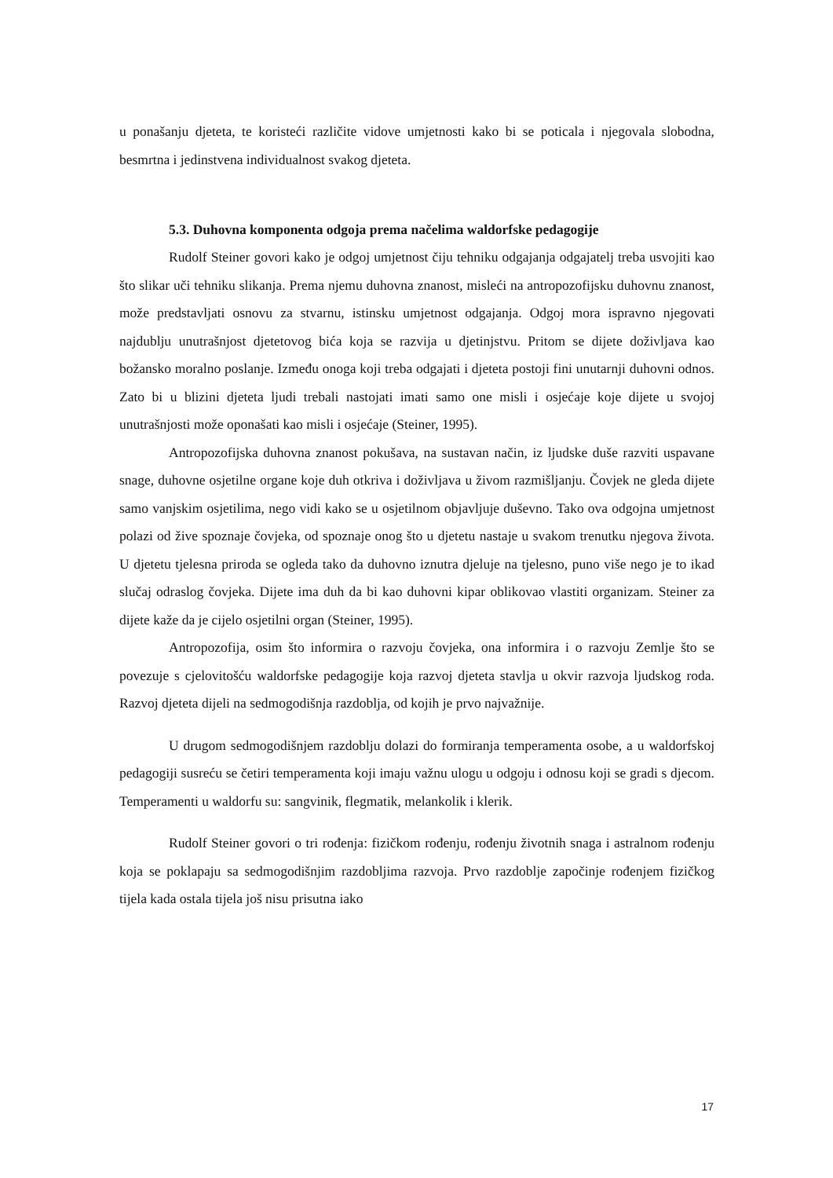u ponašanju djeteta, te koristeći različite vidove umjetnosti kako bi se poticala i njegovala slobodna, besmrtna i jedinstvena individualnost svakog djeteta.
5.3. Duhovna komponenta odgoja prema načelima waldorfske pedagogije
Rudolf Steiner govori kako je odgoj umjetnost čiju tehniku odgajanja odgajatelj treba usvojiti kao što slikar uči tehniku slikanja. Prema njemu duhovna znanost, misleći na antropozofijsku duhovnu znanost, može predstavljati osnovu za stvarnu, istinsku umjetnost odgajanja. Odgoj mora ispravno njegovati najdublju unutrašnjost djetetovog bića koja se razvija u djetinjstvu. Pritom se dijete doživljava kao božansko moralno poslanje. Između onoga koji treba odgajati i djeteta postoji fini unutarnji duhovni odnos. Zato bi u blizini djeteta ljudi trebali nastojati imati samo one misli i osjećaje koje dijete u svojoj unutrašnjosti može oponašati kao misli i osjećaje (Steiner, 1995).
Antropozofijska duhovna znanost pokušava, na sustavan način, iz ljudske duše razviti uspavane snage, duhovne osjetilne organe koje duh otkriva i doživljava u živom razmišljanju. Čovjek ne gleda dijete samo vanjskim osjetilima, nego vidi kako se u osjetilnom objavljuje duševno. Tako ova odgojna umjetnost polazi od žive spoznaje čovjeka, od spoznaje onog što u djetetu nastaje u svakom trenutku njegova života. U djetetu tjelesna priroda se ogleda tako da duhovno iznutra djeluje na tjelesno, puno više nego je to ikad slučaj odraslog čovjeka. Dijete ima duh da bi kao duhovni kipar oblikovao vlastiti organizam. Steiner za dijete kaže da je cijelo osjetilni organ (Steiner, 1995).
Antropozofija, osim što informira o razvoju čovjeka, ona informira i o razvoju Zemlje što se povezuje s cjelovitošću waldorfske pedagogije koja razvoj djeteta stavlja u okvir razvoja ljudskog roda. Razvoj djeteta dijeli na sedmogodišnja razdoblja, od kojih je prvo najvažnije.
U drugom sedmogodišnjem razdoblju dolazi do formiranja temperamenta osobe, a u waldorfskoj pedagogiji susreću se četiri temperamenta koji imaju važnu ulogu u odgoju i odnosu koji se gradi s djecom. Temperamenti u waldorfu su: sangvinik, flegmatik, melankolik i klerik.
Rudolf Steiner govori o tri rođenja: fizičkom rođenju, rođenju životnih snaga i astralnom rođenju koja se poklapaju sa sedmogodišnjim razdobljima razvoja. Prvo razdoblje započinje rođenjem fizičkog tijela kada ostala tijela još nisu prisutna iako
17